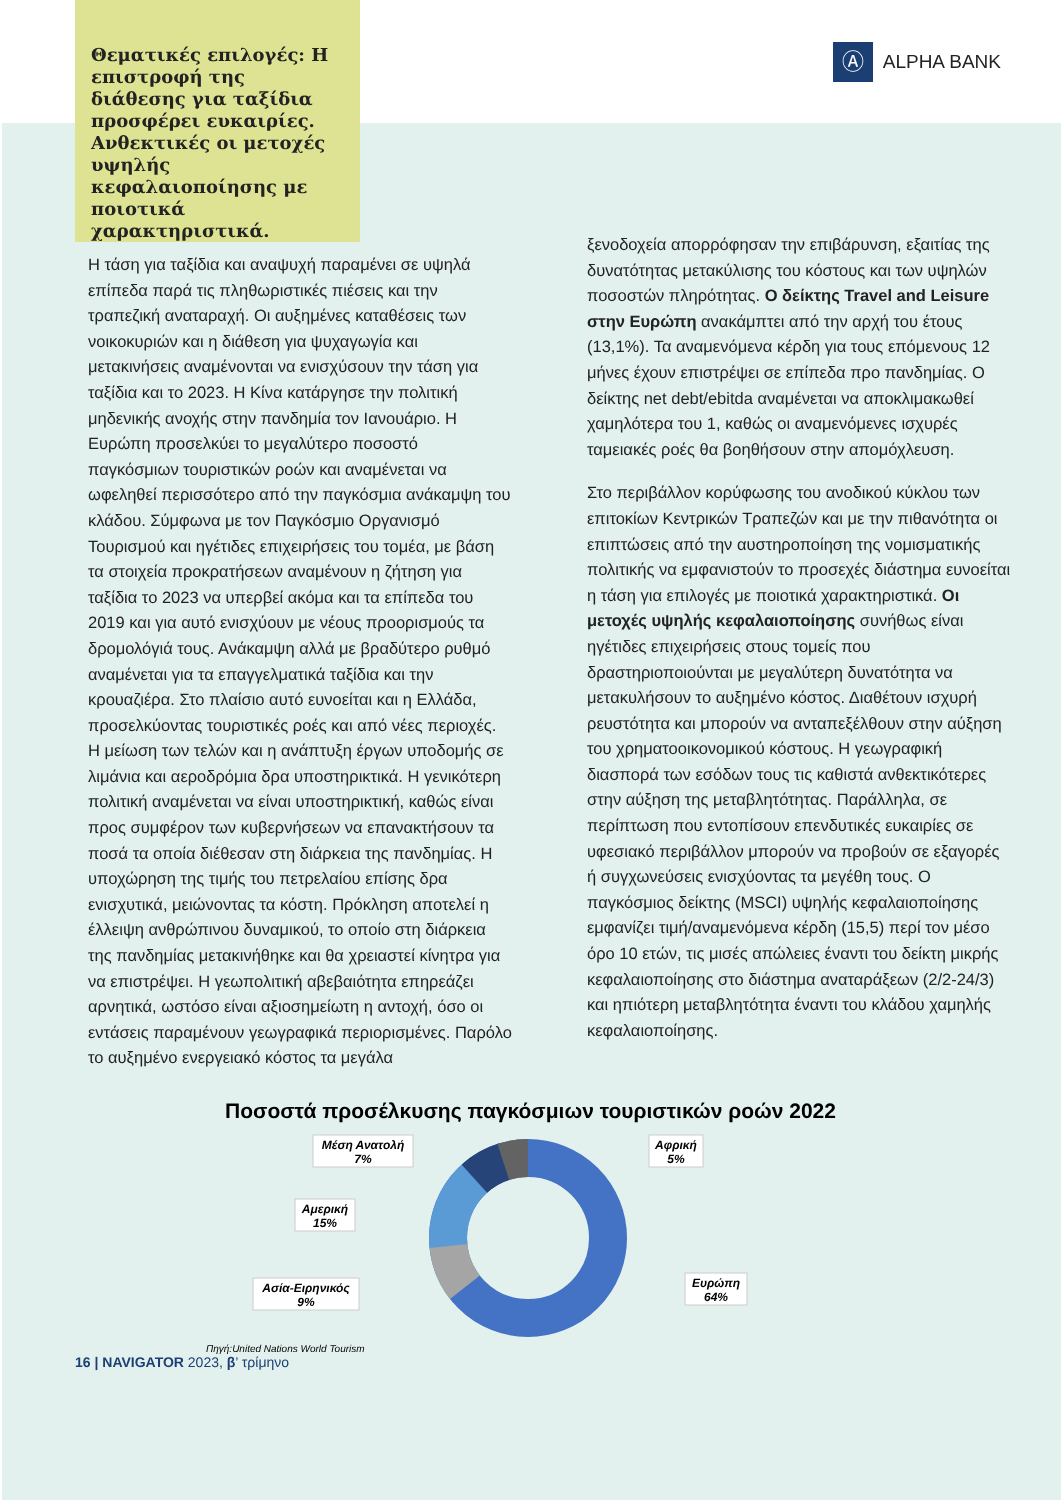Θεματικές επιλογές: Η επιστροφή της διάθεσης για ταξίδια προσφέρει ευκαιρίες. Ανθεκτικές οι μετοχές υψηλής κεφαλαιοποίησης με ποιοτικά χαρακτηριστικά.
Ⓐ ALPHA BANK
Η τάση για ταξίδια και αναψυχή παραμένει σε υψηλά επίπεδα παρά τις πληθωριστικές πιέσεις και την τραπεζική αναταραχή. Οι αυξημένες καταθέσεις των νοικοκυριών και η διάθεση για ψυχαγωγία και μετακινήσεις αναμένονται να ενισχύσουν την τάση για ταξίδια και το 2023. Η Κίνα κατάργησε την πολιτική μηδενικής ανοχής στην πανδημία τον Ιανουάριο. Η Ευρώπη προσελκύει το μεγαλύτερο ποσοστό παγκόσμιων τουριστικών ροών και αναμένεται να ωφεληθεί περισσότερο από την παγκόσμια ανάκαμψη του κλάδου. Σύμφωνα με τον Παγκόσμιο Οργανισμό Τουρισμού και ηγέτιδες επιχειρήσεις του τομέα, με βάση τα στοιχεία προκρατήσεων αναμένουν η ζήτηση για ταξίδια το 2023 να υπερβεί ακόμα και τα επίπεδα του 2019 και για αυτό ενισχύουν με νέους προορισμούς τα δρομολόγιά τους. Ανάκαμψη αλλά με βραδύτερο ρυθμό αναμένεται για τα επαγγελματικά ταξίδια και την κρουαζιέρα. Στο πλαίσιο αυτό ευνοείται και η Ελλάδα, προσελκύοντας τουριστικές ροές και από νέες περιοχές. Η μείωση των τελών και η ανάπτυξη έργων υποδομής σε λιμάνια και αεροδρόμια δρα υποστηρικτικά. Η γενικότερη πολιτική αναμένεται να είναι υποστηρικτική, καθώς είναι προς συμφέρον των κυβερνήσεων να επανακτήσουν τα ποσά τα οποία διέθεσαν στη διάρκεια της πανδημίας. Η υποχώρηση της τιμής του πετρελαίου επίσης δρα ενισχυτικά, μειώνοντας τα κόστη. Πρόκληση αποτελεί η έλλειψη ανθρώπινου δυναμικού, το οποίο στη διάρκεια της πανδημίας μετακινήθηκε και θα χρειαστεί κίνητρα για να επιστρέψει. Η γεωπολιτική αβεβαιότητα επηρεάζει αρνητικά, ωστόσο είναι αξιοσημείωτη η αντοχή, όσο οι εντάσεις παραμένουν γεωγραφικά περιορισμένες. Παρόλο το αυξημένο ενεργειακό κόστος τα μεγάλα
ξενοδοχεία απορρόφησαν την επιβάρυνση, εξαιτίας της δυνατότητας μετακύλισης του κόστους και των υψηλών ποσοστών πληρότητας. Ο δείκτης Travel and Leisure στην Ευρώπη ανακάμπτει από την αρχή του έτους (13,1%). Τα αναμενόμενα κέρδη για τους επόμενους 12 μήνες έχουν επιστρέψει σε επίπεδα προ πανδημίας. Ο δείκτης net debt/ebitda αναμένεται να αποκλιμακωθεί χαμηλότερα του 1, καθώς οι αναμενόμενες ισχυρές ταμειακές ροές θα βοηθήσουν στην απομόχλευση.
Στο περιβάλλον κορύφωσης του ανοδικού κύκλου των επιτοκίων Κεντρικών Τραπεζών και με την πιθανότητα οι επιπτώσεις από την αυστηροποίηση της νομισματικής πολιτικής να εμφανιστούν το προσεχές διάστημα ευνοείται η τάση για επιλογές με ποιοτικά χαρακτηριστικά. Οι μετοχές υψηλής κεφαλαιοποίησης συνήθως είναι ηγέτιδες επιχειρήσεις στους τομείς που δραστηριοποιούνται με μεγαλύτερη δυνατότητα να μετακυλήσουν το αυξημένο κόστος. Διαθέτουν ισχυρή ρευστότητα και μπορούν να ανταπεξέλθουν στην αύξηση του χρηματοοικονομικού κόστους. Η γεωγραφική διασπορά των εσόδων τους τις καθιστά ανθεκτικότερες στην αύξηση της μεταβλητότητας. Παράλληλα, σε περίπτωση που εντοπίσουν επενδυτικές ευκαιρίες σε υφεσιακό περιβάλλον μπορούν να προβούν σε εξαγορές ή συγχωνεύσεις ενισχύοντας τα μεγέθη τους. Ο παγκόσμιος δείκτης (MSCI) υψηλής κεφαλαιοποίησης εμφανίζει τιμή/αναμενόμενα κέρδη (15,5) περί τον μέσο όρο 10 ετών, τις μισές απώλειες έναντι του δείκτη μικρής κεφαλαιοποίησης στο διάστημα αναταράξεων (2/2-24/3) και ηπιότερη μεταβλητότητα έναντι του κλάδου χαμηλής κεφαλαιοποίησης.
Ποσοστά προσέλκυσης παγκόσμιων τουριστικών ροών 2022
Μέση Ανατολή
7%
Αφρική
5%
Αμερική
15%
Ασία-Ειρηνικός
9%
Ευρώπη
64%
Πηγή:United Nations World Tourism
16 | NAVIGATOR 2023, β’ τρίμηνο